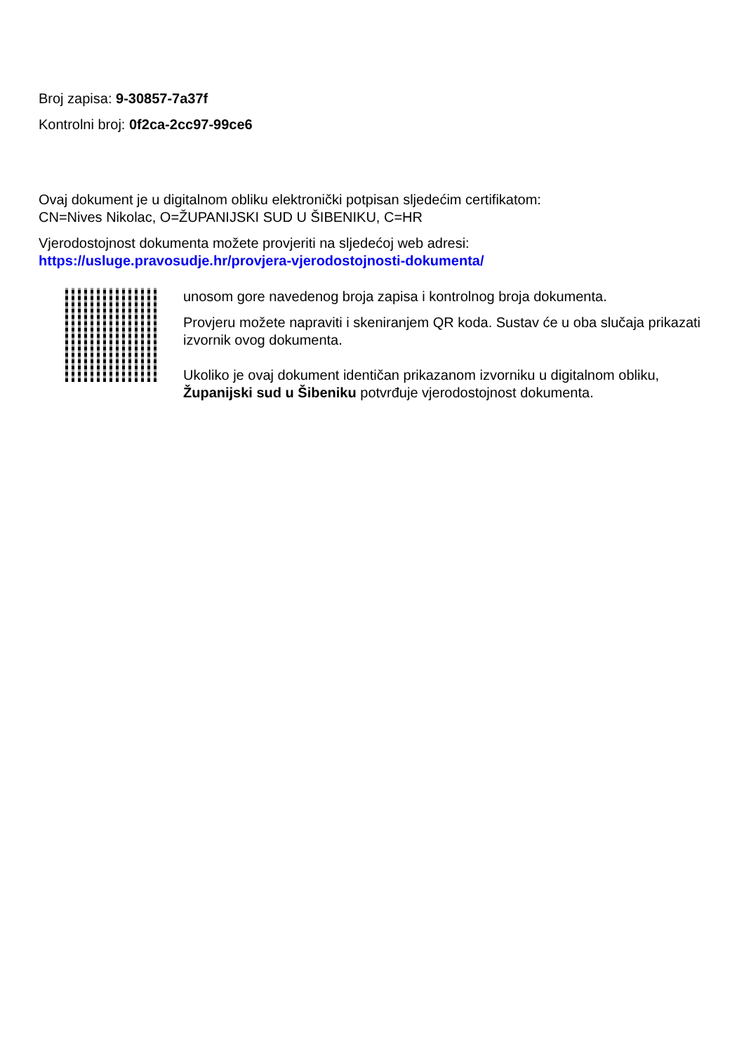Broj zapisa: 9-30857-7a37f
Kontrolni broj: 0f2ca-2cc97-99ce6
Ovaj dokument je u digitalnom obliku elektronički potpisan sljedećim certifikatom:
CN=Nives Nikolac, O=ŽUPANIJSKI SUD U ŠIBENIKU, C=HR
Vjerodostojnost dokumenta možete provjeriti na sljedećoj web adresi:
https://usluge.pravosudje.hr/provjera-vjerodostojnosti-dokumenta/
unosom gore navedenog broja zapisa i kontrolnog broja dokumenta.
Provjeru možete napraviti i skeniranjem QR koda. Sustav će u oba slučaja prikazati izvornik ovog dokumenta.
Ukoliko je ovaj dokument identičan prikazanom izvorniku u digitalnom obliku, Županijski sud u Šibeniku potvrđuje vjerodostojnost dokumenta.